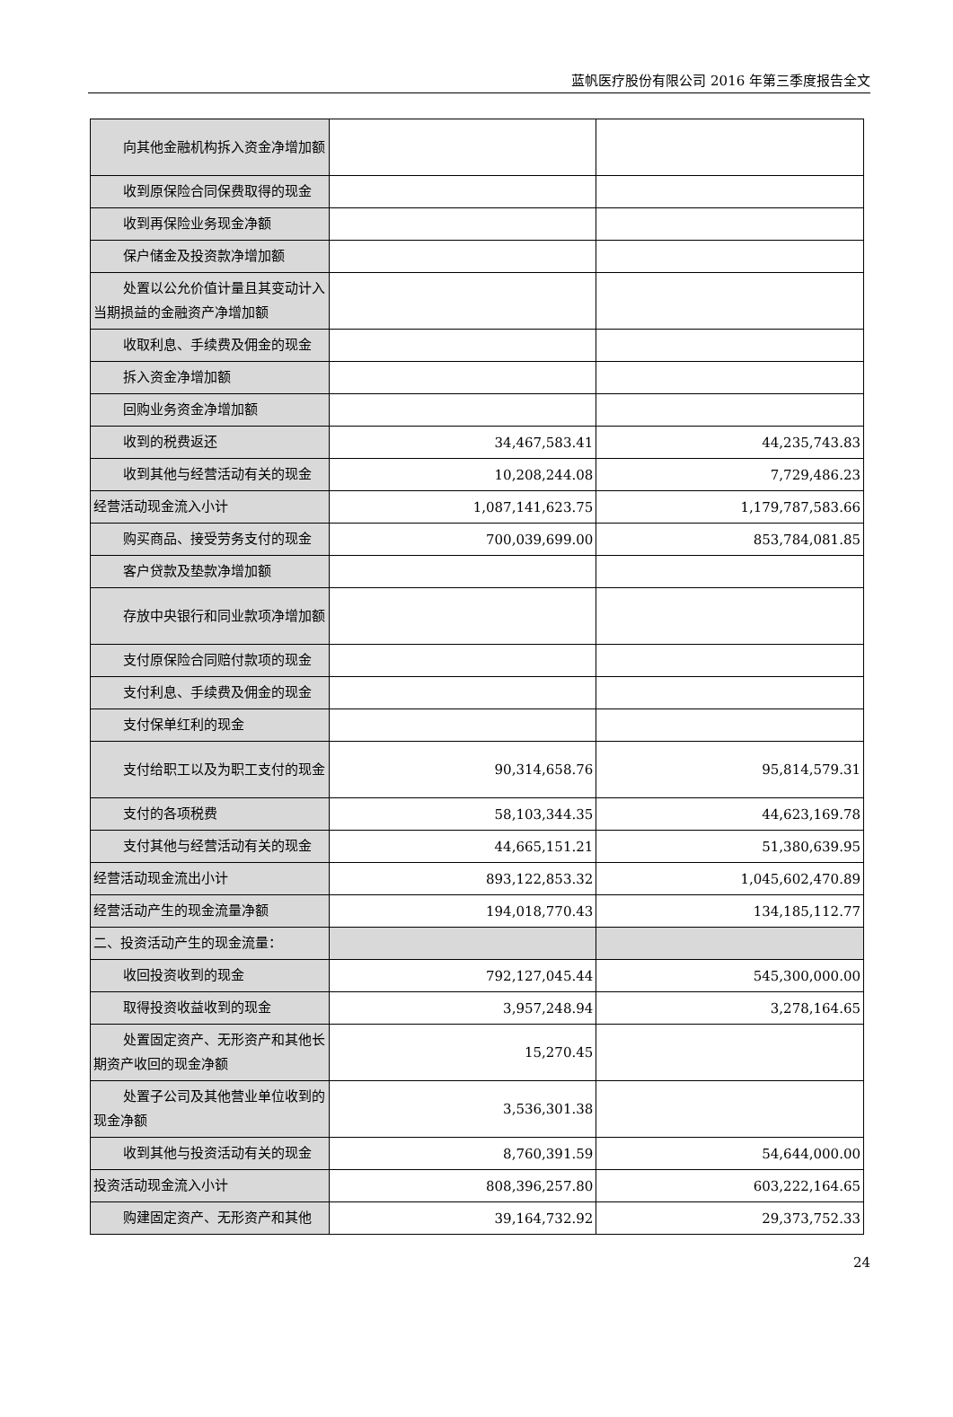蓝帆医疗股份有限公司 2016 年第三季度报告全文
| 向其他金融机构拆入资金净增加额 | | |
| 收到原保险合同保费取得的现金 | | |
| 收到再保险业务现金净额 | | |
| 保户储金及投资款净增加额 | | |
| 处置以公允价值计量且其变动计入当期损益的金融资产净增加额 | | |
| 收取利息、手续费及佣金的现金 | | |
| 拆入资金净增加额 | | |
| 回购业务资金净增加额 | | |
| 收到的税费返还 | 34,467,583.41 | 44,235,743.83 |
| 收到其他与经营活动有关的现金 | 10,208,244.08 | 7,729,486.23 |
| 经营活动现金流入小计 | 1,087,141,623.75 | 1,179,787,583.66 |
| 购买商品、接受劳务支付的现金 | 700,039,699.00 | 853,784,081.85 |
| 客户贷款及垫款净增加额 | | |
| 存放中央银行和同业款项净增加额 | | |
| 支付原保险合同赔付款项的现金 | | |
| 支付利息、手续费及佣金的现金 | | |
| 支付保单红利的现金 | | |
| 支付给职工以及为职工支付的现金 | 90,314,658.76 | 95,814,579.31 |
| 支付的各项税费 | 58,103,344.35 | 44,623,169.78 |
| 支付其他与经营活动有关的现金 | 44,665,151.21 | 51,380,639.95 |
| 经营活动现金流出小计 | 893,122,853.32 | 1,045,602,470.89 |
| 经营活动产生的现金流量净额 | 194,018,770.43 | 134,185,112.77 |
| 二、投资活动产生的现金流量： | | |
| 收回投资收到的现金 | 792,127,045.44 | 545,300,000.00 |
| 取得投资收益收到的现金 | 3,957,248.94 | 3,278,164.65 |
| 处置固定资产、无形资产和其他长期资产收回的现金净额 | 15,270.45 | |
| 处置子公司及其他营业单位收到的现金净额 | 3,536,301.38 | |
| 收到其他与投资活动有关的现金 | 8,760,391.59 | 54,644,000.00 |
| 投资活动现金流入小计 | 808,396,257.80 | 603,222,164.65 |
| 购建固定资产、无形资产和其他 | 39,164,732.92 | 29,373,752.33 |
24